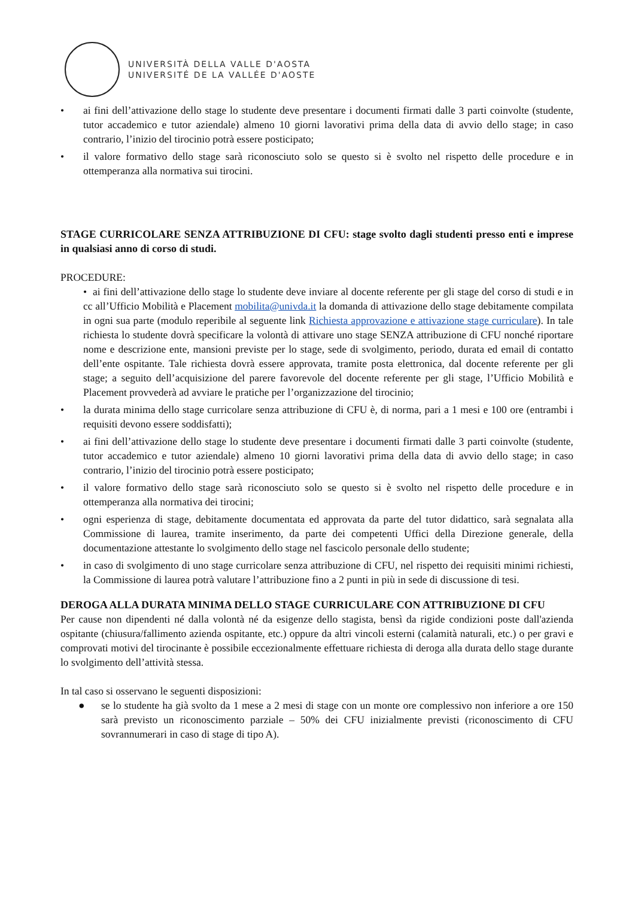UNIVERSITÀ DELLA VALLE D'AOSTA
UNIVERSITÉ DE LA VALLÉE D'AOSTE
• ai fini dell’attivazione dello stage lo studente deve presentare i documenti firmati dalle 3 parti coinvolte (studente, tutor accademico e tutor aziendale) almeno 10 giorni lavorativi prima della data di avvio dello stage; in caso contrario, l’inizio del tirocinio potrà essere posticipato;
• il valore formativo dello stage sarà riconosciuto solo se questo si è svolto nel rispetto delle procedure e in ottemperanza alla normativa sui tirocini.
STAGE CURRICOLARE SENZA ATTRIBUZIONE DI CFU: stage svolto dagli studenti presso enti e imprese in qualsiasi anno di corso di studi.
PROCEDURE:
• ai fini dell’attivazione dello stage lo studente deve inviare al docente referente per gli stage del corso di studi e in cc all’Ufficio Mobilità e Placement mobilita@univda.it la domanda di attivazione dello stage debitamente compilata in ogni sua parte (modulo reperibile al seguente link Richiesta approvazione e attivazione stage curriculare). In tale richiesta lo studente dovrà specificare la volontà di attivare uno stage SENZA attribuzione di CFU nonché riportare nome e descrizione ente, mansioni previste per lo stage, sede di svolgimento, periodo, durata ed email di contatto dell’ente ospitante. Tale richiesta dovrà essere approvata, tramite posta elettronica, dal docente referente per gli stage; a seguito dell’acquisizione del parere favorevole del docente referente per gli stage, l’Ufficio Mobilità e Placement provvederà ad avviare le pratiche per l’organizzazione del tirocinio;
• la durata minima dello stage curricolare senza attribuzione di CFU è, di norma, pari a 1 mesi e 100 ore (entrambi i requisiti devono essere soddisfatti);
• ai fini dell’attivazione dello stage lo studente deve presentare i documenti firmati dalle 3 parti coinvolte (studente, tutor accademico e tutor aziendale) almeno 10 giorni lavorativi prima della data di avvio dello stage; in caso contrario, l’inizio del tirocinio potrà essere posticipato;
• il valore formativo dello stage sarà riconosciuto solo se questo si è svolto nel rispetto delle procedure e in ottemperanza alla normativa dei tirocini;
• ogni esperienza di stage, debitamente documentata ed approvata da parte del tutor didattico, sarà segnalata alla Commissione di laurea, tramite inserimento, da parte dei competenti Uffici della Direzione generale, della documentazione attestante lo svolgimento dello stage nel fascicolo personale dello studente;
• in caso di svolgimento di uno stage curricolare senza attribuzione di CFU, nel rispetto dei requisiti minimi richiesti, la Commissione di laurea potrà valutare l’attribuzione fino a 2 punti in più in sede di discussione di tesi.
DEROGA ALLA DURATA MINIMA DELLO STAGE CURRICULARE CON ATTRIBUZIONE DI CFU
Per cause non dipendenti né dalla volontà né da esigenze dello stagista, bensì da rigide condizioni poste dall'azienda ospitante (chiusura/fallimento azienda ospitante, etc.) oppure da altri vincoli esterni (calamità naturali, etc.) o per gravi e comprovati motivi del tirocinante è possibile eccezionalmente effettuare richiesta di deroga alla durata dello stage durante lo svolgimento dell’attività stessa.
In tal caso si osservano le seguenti disposizioni:
● se lo studente ha già svolto da 1 mese a 2 mesi di stage con un monte ore complessivo non inferiore a ore 150 sarà previsto un riconoscimento parziale – 50% dei CFU inizialmente previsti (riconoscimento di CFU sovrannumerari in caso di stage di tipo A).